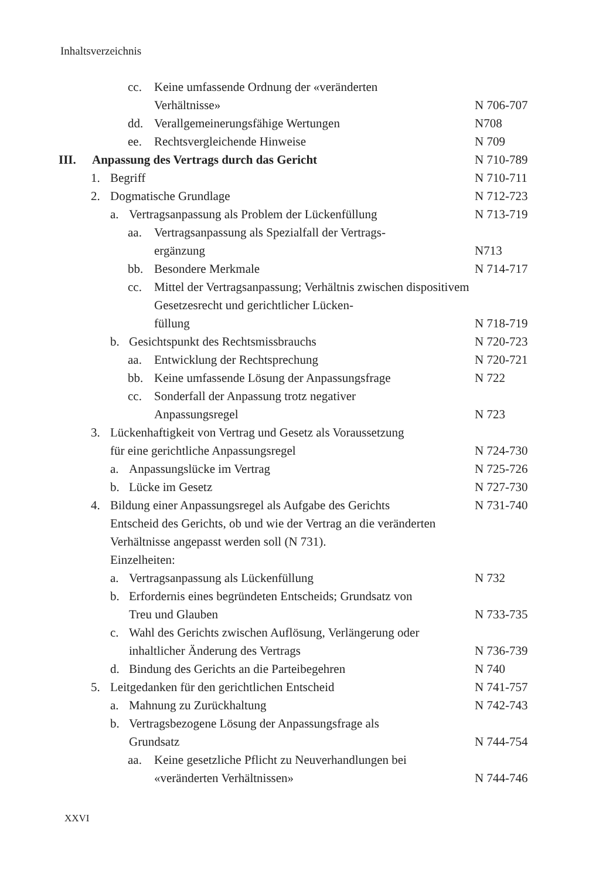Inhaltsverzeichnis
cc. Keine umfassende Ordnung der «veränderten
Verhältnisse» N 706-707
dd. Verallgemeinerungsfähige Wertungen N708
ee. Rechtsvergleichende Hinweise N 709
III. Anpassung des Vertrags durch das Gericht N 710-789
1. Begriff N 710-711
2. Dogmatische Grundlage N 712-723
a. Vertragsanpassung als Problem der Lückenfüllung N 713-719
aa. Vertragsanpassung als Spezialfall der Vertrags-
ergänzung N713
bb. Besondere Merkmale N 714-717
cc. Mittel der Vertragsanpassung; Verhältnis zwischen dispositivem Gesetzesrecht und gerichtlicher Lücken-
füllung N 718-719
b. Gesichtspunkt des Rechtsmissbrauchs N 720-723
aa. Entwicklung der Rechtsprechung N 720-721
bb. Keine umfassende Lösung der Anpassungsfrage N 722
cc. Sonderfall der Anpassung trotz negativer
Anpassungsregel N 723
3. Lückenhaftigkeit von Vertrag und Gesetz als Voraussetzung
für eine gerichtliche Anpassungsregel N 724-730
a. Anpassungslücke im Vertrag N 725-726
b. Lücke im Gesetz N 727-730
4. Bildung einer Anpassungsregel als Aufgabe des Gerichts
Entscheid des Gerichts, ob und wie der Vertrag an die veränderten Verhältnisse angepasst werden soll (N 731).
Einzelheiten: N 731-740
a. Vertragsanpassung als Lückenfüllung N 732
b. Erfordernis eines begründeten Entscheids; Grundsatz von
Treu und Glauben N 733-735
c. Wahl des Gerichts zwischen Auflösung, Verlängerung oder
inhaltlicher Änderung des Vertrags N 736-739
d. Bindung des Gerichts an die Parteibegehren N 740
5. Leitgedanken für den gerichtlichen Entscheid N 741-757
a. Mahnung zu Zurückhaltung N 742-743
b. Vertragsbezogene Lösung der Anpassungsfrage als
Grundsatz N 744-754
aa. Keine gesetzliche Pflicht zu Neuverhandlungen bei
«veränderten Verhältnissen» N 744-746
XXVI